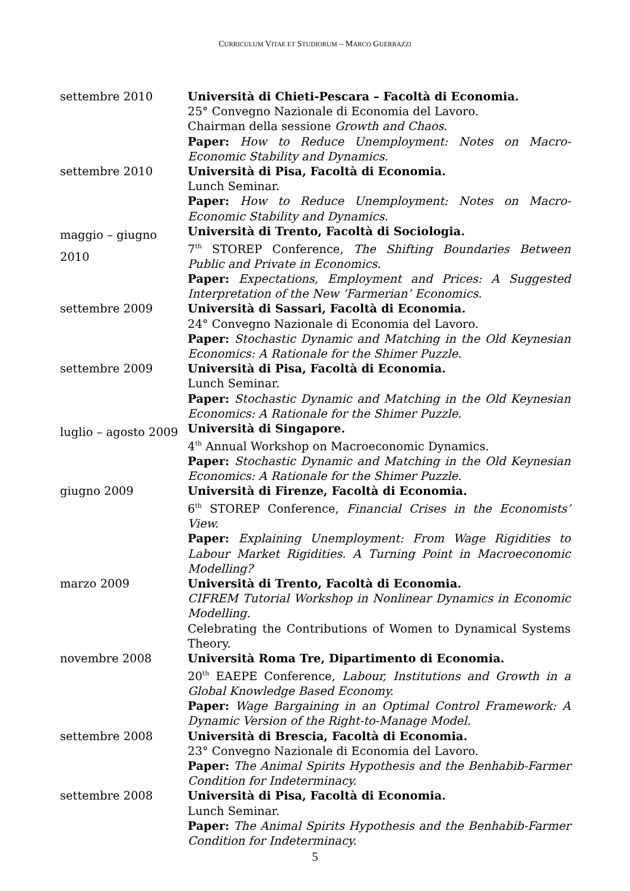CURRICULUM VITAE ET STUDIORUM – MARCO GUERRAZZI
settembre 2010 Università di Chieti-Pescara – Facoltà di Economia.
25° Convegno Nazionale di Economia del Lavoro.
Chairman della sessione Growth and Chaos.
Paper: How to Reduce Unemployment: Notes on Macro-Economic Stability and Dynamics.
settembre 2010 Università di Pisa, Facoltà di Economia.
Lunch Seminar.
Paper: How to Reduce Unemployment: Notes on Macro-Economic Stability and Dynamics.
maggio – giugno 2010
Università di Trento, Facoltà di Sociologia.
7<sup>th</sup> STOREP Conference, The Shifting Boundaries Between Public and Private in Economics.
Paper: Expectations, Employment and Prices: A Suggested Interpretation of the New ‘Farmerian’ Economics.
settembre 2009 Università di Sassari, Facoltà di Economia.
24° Convegno Nazionale di Economia del Lavoro.
Paper: Stochastic Dynamic and Matching in the Old Keynesian Economics: A Rationale for the Shimer Puzzle.
settembre 2009 Università di Pisa, Facoltà di Economia.
Lunch Seminar.
Paper: Stochastic Dynamic and Matching in the Old Keynesian Economics: A Rationale for the Shimer Puzzle.
luglio – agosto 2009
Università di Singapore.
4<sup>th</sup> Annual Workshop on Macroeconomic Dynamics.
Paper: Stochastic Dynamic and Matching in the Old Keynesian Economics: A Rationale for the Shimer Puzzle.
giugno 2009 Università di Firenze, Facoltà di Economia.
6<sup>th</sup> STOREP Conference, Financial Crises in the Economists’ View.
Paper: Explaining Unemployment: From Wage Rigidities to Labour Market Rigidities. A Turning Point in Macroeconomic Modelling?
marzo 2009 Università di Trento, Facoltà di Economia.
CIFREM Tutorial Workshop in Nonlinear Dynamics in Economic Modelling.
Celebrating the Contributions of Women to Dynamical Systems Theory.
novembre 2008 Università Roma Tre, Dipartimento di Economia.
20<sup>th</sup> EAEPE Conference, Labour, Institutions and Growth in a Global Knowledge Based Economy.
Paper: Wage Bargaining in an Optimal Control Framework: A Dynamic Version of the Right-to-Manage Model.
settembre 2008 Università di Brescia, Facoltà di Economia.
23° Convegno Nazionale di Economia del Lavoro.
Paper: The Animal Spirits Hypothesis and the Benhabib-Farmer Condition for Indeterminacy.
settembre 2008 Università di Pisa, Facoltà di Economia.
Lunch Seminar.
Paper: The Animal Spirits Hypothesis and the Benhabib-Farmer Condition for Indeterminacy.
5